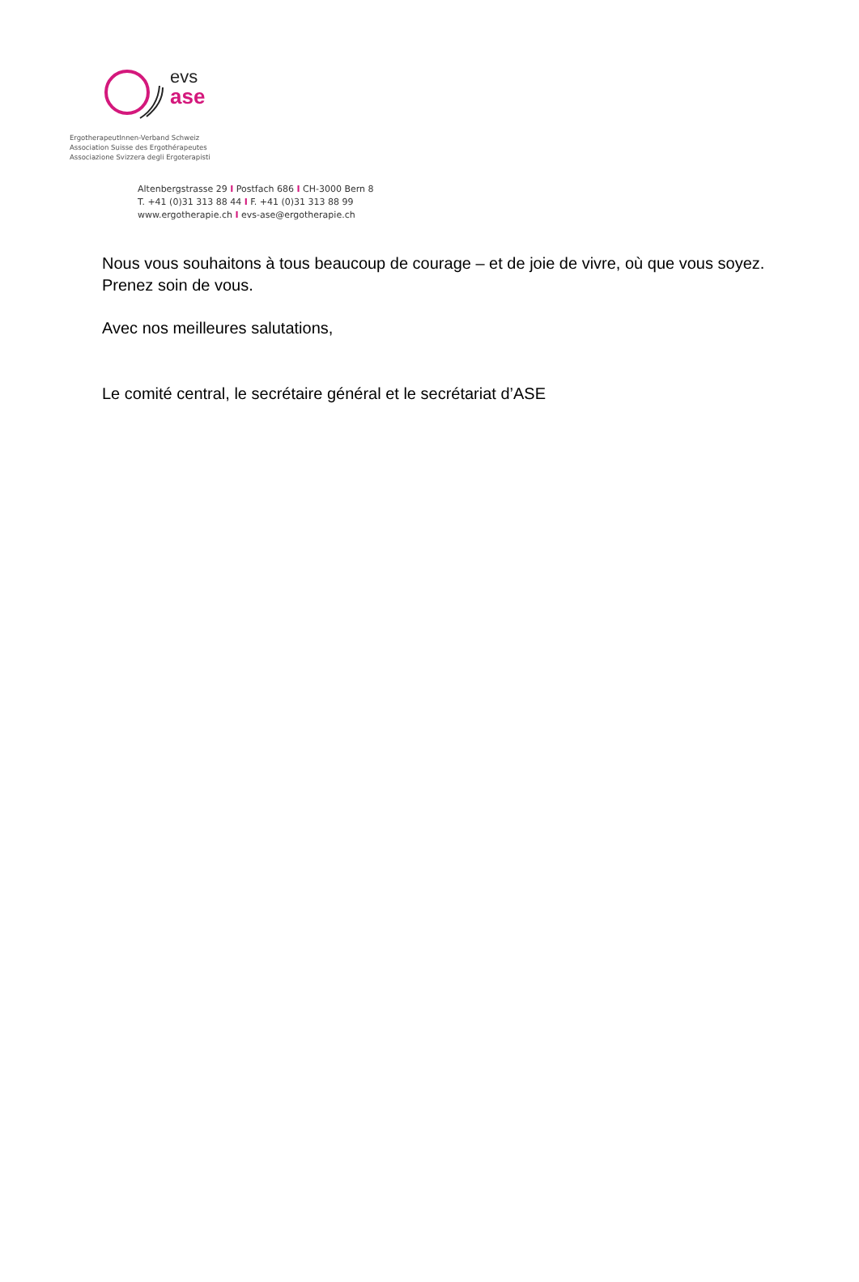evs
ase
ErgotherapeutInnen-Verband Schweiz
Association Suisse des Ergothérapeutes
Associazione Svizzera degli Ergoterapisti
Altenbergstrasse 29 I Postfach 686 I CH-3000 Bern 8
T. +41 (0)31 313 88 44 I F. +41 (0)31 313 88 99
www.ergotherapie.ch I evs-ase@ergotherapie.ch
Nous vous souhaitons à tous beaucoup de courage – et de joie de vivre, où que vous soyez. Prenez soin de vous.
Avec nos meilleures salutations,
Le comité central, le secrétaire général et le secrétariat d’ASE